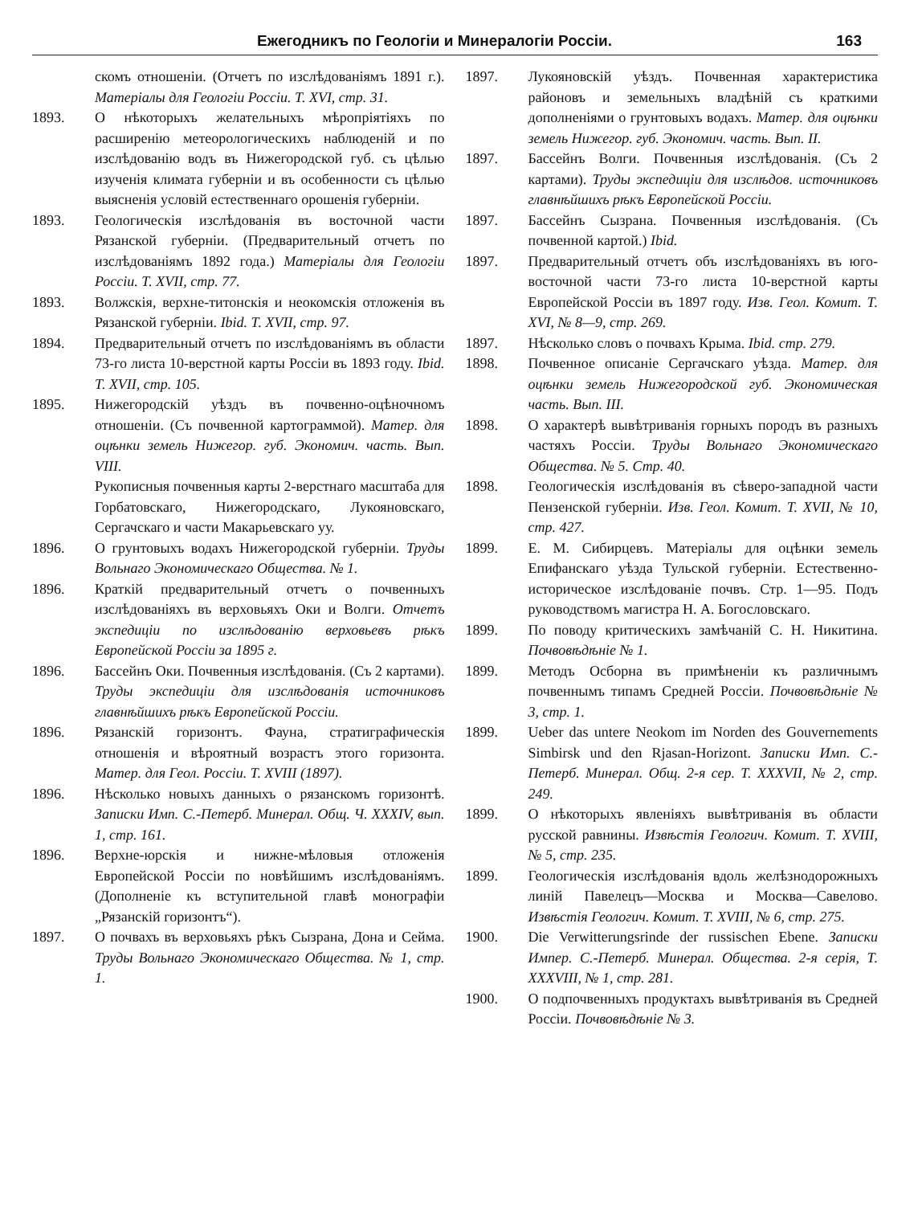Ежегодникъ по Геологіи и Минералогіи Россіи. 163
скомъ отношеніи. (Отчетъ по изслѣдованіямъ 1891 г.). Матеріалы для Геологіи Россіи. Т. XVI, стр. 31.
1893. О нѣкоторыхъ желательныхъ мѣропріятіяхъ по расширенію метеорологическихъ наблюденій и по изслѣдованію водъ въ Нижегородской губ. съ цѣлью изученія климата губерніи и въ особенности съ цѣлью выясненія условій естественнаго орошенія губерніи.
1893. Геологическія изслѣдованія въ восточной части Рязанской губерніи. (Предварительный отчетъ по изслѣдованіямъ 1892 года.) Матеріалы для Геологіи Россіи. Т. XVII, стр. 77.
1893. Волжскія, верхне-титонскія и неокомскія отложенія въ Рязанской губерніи. Ibid. Т. XVII, стр. 97.
1894. Предварительный отчетъ по изслѣдованіямъ въ области 73-го листа 10-верстной карты Россіи въ 1893 году. Ibid. Т. XVII, стр. 105.
1895. Нижегородскій уѣздъ въ почвенно-оцѣночномъ отношеніи. (Съ почвенной картограммой). Матер. для оцѣнки земель Нижегор. губ. Экономич. часть. Вып. VIII.
Рукописныя почвенныя карты 2-верстнаго масштаба для Горбатовскаго, Нижегородскаго, Лукояновскаго, Сергачскаго и части Макарьевскаго уу.
1896. О грунтовыхъ водахъ Нижегородской губерніи. Труды Вольнаго Экономическаго Общества. № 1.
1896. Краткій предварительный отчетъ о почвенныхъ изслѣдованіяхъ въ верховьяхъ Оки и Волги. Отчетъ экспедиціи по изслѣдованію верховьевъ рѣкъ Европейской Россіи за 1895 г.
1896. Бассейнъ Оки. Почвенныя изслѣдованія. (Съ 2 картами). Труды экспедиціи для изслѣдованія источниковъ главнѣйшихъ рѣкъ Европейской Россіи.
1896. Рязанскій горизонтъ. Фауна, стратиграфическія отношенія и вѣроятный возрастъ этого горизонта. Матер. для Геол. Россіи. Т. XVIII (1897).
1896. Нѣсколько новыхъ данныхъ о рязанскомъ горизонтѣ. Записки Имп. С.-Петерб. Минерал. Общ. Ч. XXXIV, вып. 1, стр. 161.
1896. Верхне-юрскія и нижне-мѣловыя отложенія Европейской Россіи по новѣйшимъ изслѣдованіямъ. (Дополненіе къ вступительной главѣ монографіи „Рязанскій горизонтъ“).
1897. О почвахъ въ верховьяхъ рѣкъ Сызрана, Дона и Сейма. Труды Вольнаго Экономическаго Общества. № 1, стр. 1.
1897. Лукояновскій уѣздъ. Почвенная характеристика районовъ и земельныхъ владѣній съ краткими дополненіями о грунтовыхъ водахъ. Матер. для оцѣнки земель Нижегор. губ. Экономич. часть. Вып. II.
1897. Бассейнъ Волги. Почвенныя изслѣдованія. (Съ 2 картами). Труды экспедиціи для изслѣдов. источниковъ главнѣйшихъ рѣкъ Европейской Россіи.
1897. Бассейнъ Сызрана. Почвенныя изслѣдованія. (Съ почвенной картой.) Ibid.
1897. Предварительный отчетъ объ изслѣдованіяхъ въ юго-восточной части 73-го листа 10-верстной карты Европейской Россіи въ 1897 году. Изв. Геол. Комит. Т. XVI, № 8—9, стр. 269.
1897. Нѣсколько словъ о почвахъ Крыма. Ibid. стр. 279.
1898. Почвенное описаніе Сергачскаго уѣзда. Матер. для оцѣнки земель Нижегородской губ. Экономическая часть. Вып. III.
1898. О характерѣ вывѣтриванія горныхъ породъ въ разныхъ частяхъ Россіи. Труды Вольнаго Экономическаго Общества. № 5. Стр. 40.
1898. Геологическія изслѣдованія въ сѣверо-западной части Пензенской губерніи. Изв. Геол. Комит. Т. XVII, № 10, стр. 427.
1899. Е. М. Сибирцевъ. Матеріалы для оцѣнки земель Епифанскаго уѣзда Тульской губерніи. Естественно-историческое изслѣдованіе почвъ. Стр. 1—95. Подъ руководствомъ магистра Н. А. Богословскаго.
1899. По поводу критическихъ замѣчаній С. Н. Никитина. Почвовѣдѣніе № 1.
1899. Методъ Осборна въ примѣненіи къ различнымъ почвеннымъ типамъ Средней Россіи. Почвовѣдѣніе № 3, стр. 1.
1899. Ueber das untere Neokom im Norden des Gouvernements Simbirsk und den Rjasan-Horizont. Записки Имп. С.-Петерб. Минерал. Общ. 2-я сер. Т. XXXVII, № 2, стр. 249.
1899. О нѣкоторыхъ явленіяхъ вывѣтриванія въ области русской равнины. Извѣстія Геологич. Комит. Т. XVIII, № 5, стр. 235.
1899. Геологическія изслѣдованія вдоль желѣзнодорожныхъ линій Павелецъ—Москва и Москва—Савелово. Извѣстія Геологич. Комит. Т. XVIII, № 6, стр. 275.
1900. Die Verwitterungsrinde der russischen Ebene. Записки Импер. С.-Петерб. Минерал. Общества. 2-я серія, Т. XXXVIII, № 1, стр. 281.
1900. О подпочвенныхъ продуктахъ вывѣтриванія въ Средней Россіи. Почвовѣдѣніе № 3.